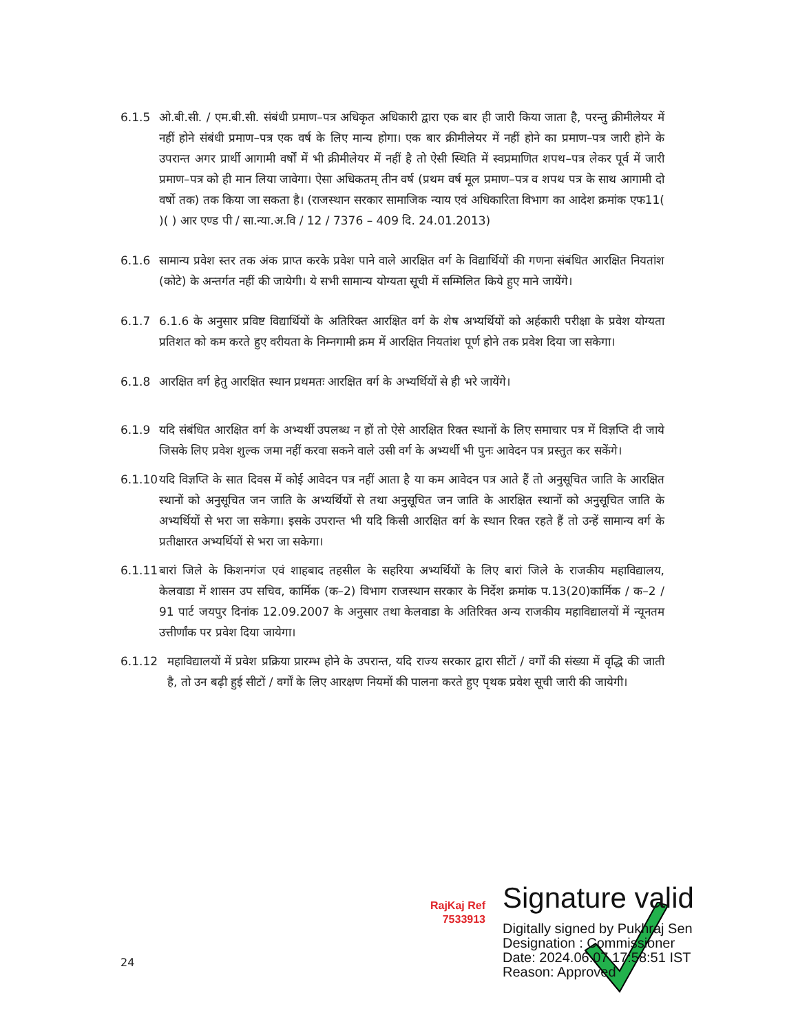6.1.5 ओ.बी.सी. / एम.बी.सी. संबंधी प्रमाण–पत्र अधिकृत अधिकारी द्वारा एक बार ही जारी किया जाता है, परन्तु क्रीमीलेयर में नहीं होने संबंधी प्रमाण–पत्र एक वर्ष के लिए मान्य होगा। एक बार क्रीमीलेयर में नहीं होने का प्रमाण–पत्र जारी होने के उपरान्त अगर प्रार्थी आगामी वर्षों में भी क्रीमीलेयर में नहीं है तो ऐसी स्थिति में स्वप्रमाणित शपथ–पत्र लेकर पूर्व में जारी प्रमाण–पत्र को ही मान लिया जावेगा। ऐसा अधिकतम् तीन वर्ष (प्रथम वर्ष मूल प्रमाण–पत्र व शपथ पत्र के साथ आगामी दो वर्षो तक) तक किया जा सकता है। (राजस्थान सरकार सामाजिक न्याय एवं अधिकारिता विभाग का आदेश क्रमांक एफ11( )( ) आर एण्ड पी / सा.न्या.अ.वि / 12 / 7376 – 409 दि. 24.01.2013)
6.1.6 सामान्य प्रवेश स्तर तक अंक प्राप्त करके प्रवेश पाने वाले आरक्षित वर्ग के विद्यार्थियों की गणना संबंधित आरक्षित नियतांश (कोटे) के अन्तर्गत नहीं की जायेगी। ये सभी सामान्य योग्यता सूची में सम्मिलित किये हुए माने जायेंगे।
6.1.7 6.1.6 के अनुसार प्रविष्ट विद्यार्थियों के अतिरिक्त आरक्षित वर्ग के शेष अभ्यर्थियों को अर्हकारी परीक्षा के प्रवेश योग्यता प्रतिशत को कम करते हुए वरीयता के निम्नगामी क्रम में आरक्षित नियतांश पूर्ण होने तक प्रवेश दिया जा सकेगा।
6.1.8 आरक्षित वर्ग हेतु आरक्षित स्थान प्रथमतः आरक्षित वर्ग के अभ्यर्थियों से ही भरे जायेंगे।
6.1.9 यदि संबंधित आरक्षित वर्ग के अभ्यर्थी उपलब्ध न हों तो ऐसे आरक्षित रिक्त स्थानों के लिए समाचार पत्र में विज्ञप्ति दी जाये जिसके लिए प्रवेश शुल्क जमा नहीं करवा सकने वाले उसी वर्ग के अभ्यर्थी भी पुनः आवेदन पत्र प्रस्तुत कर सकेंगे।
6.1.10
यदि विज्ञप्ति के सात दिवस में कोई आवेदन पत्र नहीं आता है या कम आवेदन पत्र आते हैं तो अनुसूचित जाति के आरक्षित स्थानों को अनुसूचित जन जाति के अभ्यर्थियों से तथा अनुसूचित जन जाति के आरक्षित स्थानों को अनुसूचित जाति के अभ्यर्थियों से भरा जा सकेगा। इसके उपरान्त भी यदि किसी आरक्षित वर्ग के स्थान रिक्त रहते हैं तो उन्हें सामान्य वर्ग के प्रतीक्षारत अभ्यर्थियों से भरा जा सकेगा।
6.1.11
बारां जिले के किशनगंज एवं शाहबाद तहसील के सहरिया अभ्यर्थियों के लिए बारां जिले के राजकीय महाविद्यालय, केलवाडा में शासन उप सचिव, कार्मिक (क–2) विभाग राजस्थान सरकार के निर्देश क्रमांक प.13(20)कार्मिक / क–2 / 91 पार्ट जयपुर दिनांक 12.09.2007 के अनुसार तथा केलवाडा के अतिरिक्त अन्य राजकीय महाविद्यालयों में न्यूनतम उत्तीर्णांक पर प्रवेश दिया जायेगा।
6.1.12 महाविद्यालयों में प्रवेश प्रक्रिया प्रारम्भ होने के उपरान्त, यदि राज्य सरकार द्वारा सीटों / वर्गों की संख्या में वृद्धि की जाती है, तो उन बढ़ी हुई सीटों / वर्गों के लिए आरक्षण नियमों की पालना करते हुए पृथक प्रवेश सूची जारी की जायेगी।
RajKaj Ref
7533913
Signature valid
Digitally signed by Pukhraj Sen
Designation : Commissioner
Date: 2024.06.07 17:58:51 IST
Reason: Approved
24